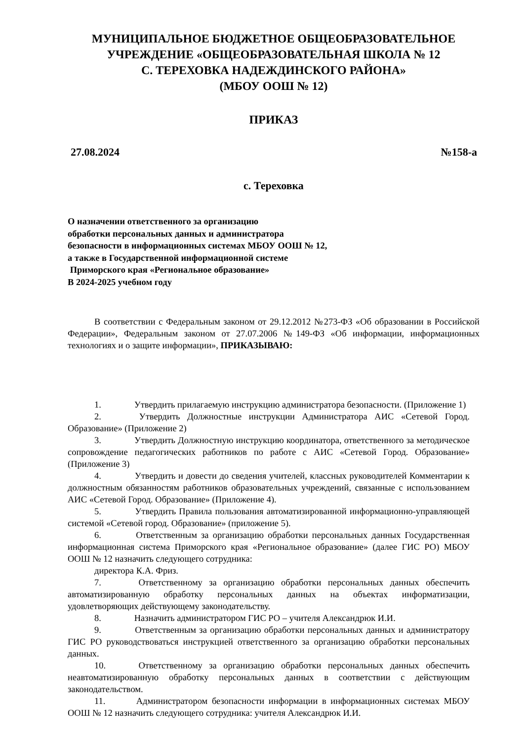МУНИЦИПАЛЬНОЕ БЮДЖЕТНОЕ ОБЩЕОБРАЗОВАТЕЛЬНОЕ
УЧРЕЖДЕНИЕ «ОБЩЕОБРАЗОВАТЕЛЬНАЯ ШКОЛА № 12
С. ТЕРЕХОВКА НАДЕЖДИНСКОГО РАЙОНА»
(МБОУ ООШ № 12)
ПРИКАЗ
27.08.2024 №158-а
с. Тереховка
О назначении ответственного за организацию
обработки персональных данных и администратора
безопасности в информационных системах МБОУ ООШ № 12,
а также в Государственной информационной системе
Приморского края «Региональное образование»
В 2024-2025 учебном году
В соответствии с Федеральным законом от 29.12.2012 №273-ФЗ «Об образовании в Российской Федерации», Федеральным законом от 27.07.2006 №149-ФЗ «Об информации, информационных технологиях и о защите информации», ПРИКАЗЫВАЮ:
1. Утвердить прилагаемую инструкцию администратора безопасности. (Приложение 1)
2. Утвердить Должностные инструкции Администратора АИС «Сетевой Город. Образование» (Приложение 2)
3. Утвердить Должностную инструкцию координатора, ответственного за методическое сопровождение педагогических работников по работе с АИС «Сетевой Город. Образование» (Приложение 3)
4. Утвердить и довести до сведения учителей, классных руководителей Комментарии к должностным обязанностям работников образовательных учреждений, связанные с использованием АИС «Сетевой Город. Образование» (Приложение 4).
5. Утвердить Правила пользования автоматизированной информационно-управляющей системой «Сетевой город. Образование» (приложение 5).
6. Ответственным за организацию обработки персональных данных Государственная информационная система Приморского края «Региональное образование» (далее ГИС РО) МБОУ ООШ № 12 назначить следующего сотрудника:
директора К.А. Фриз.
7. Ответственному за организацию обработки персональных данных обеспечить автоматизированную обработку персональных данных на объектах информатизации, удовлетворяющих действующему законодательству.
8. Назначить администратором ГИС РО – учителя Александрюк И.И.
9. Ответственным за организацию обработки персональных данных и администратору ГИС РО руководствоваться инструкцией ответственного за организацию обработки персональных данных.
10. Ответственному за организацию обработки персональных данных обеспечить неавтоматизированную обработку персональных данных в соответствии с действующим законодательством.
11. Администратором безопасности информации в информационных системах МБОУ ООШ № 12 назначить следующего сотрудника: учителя Александрюк И.И.